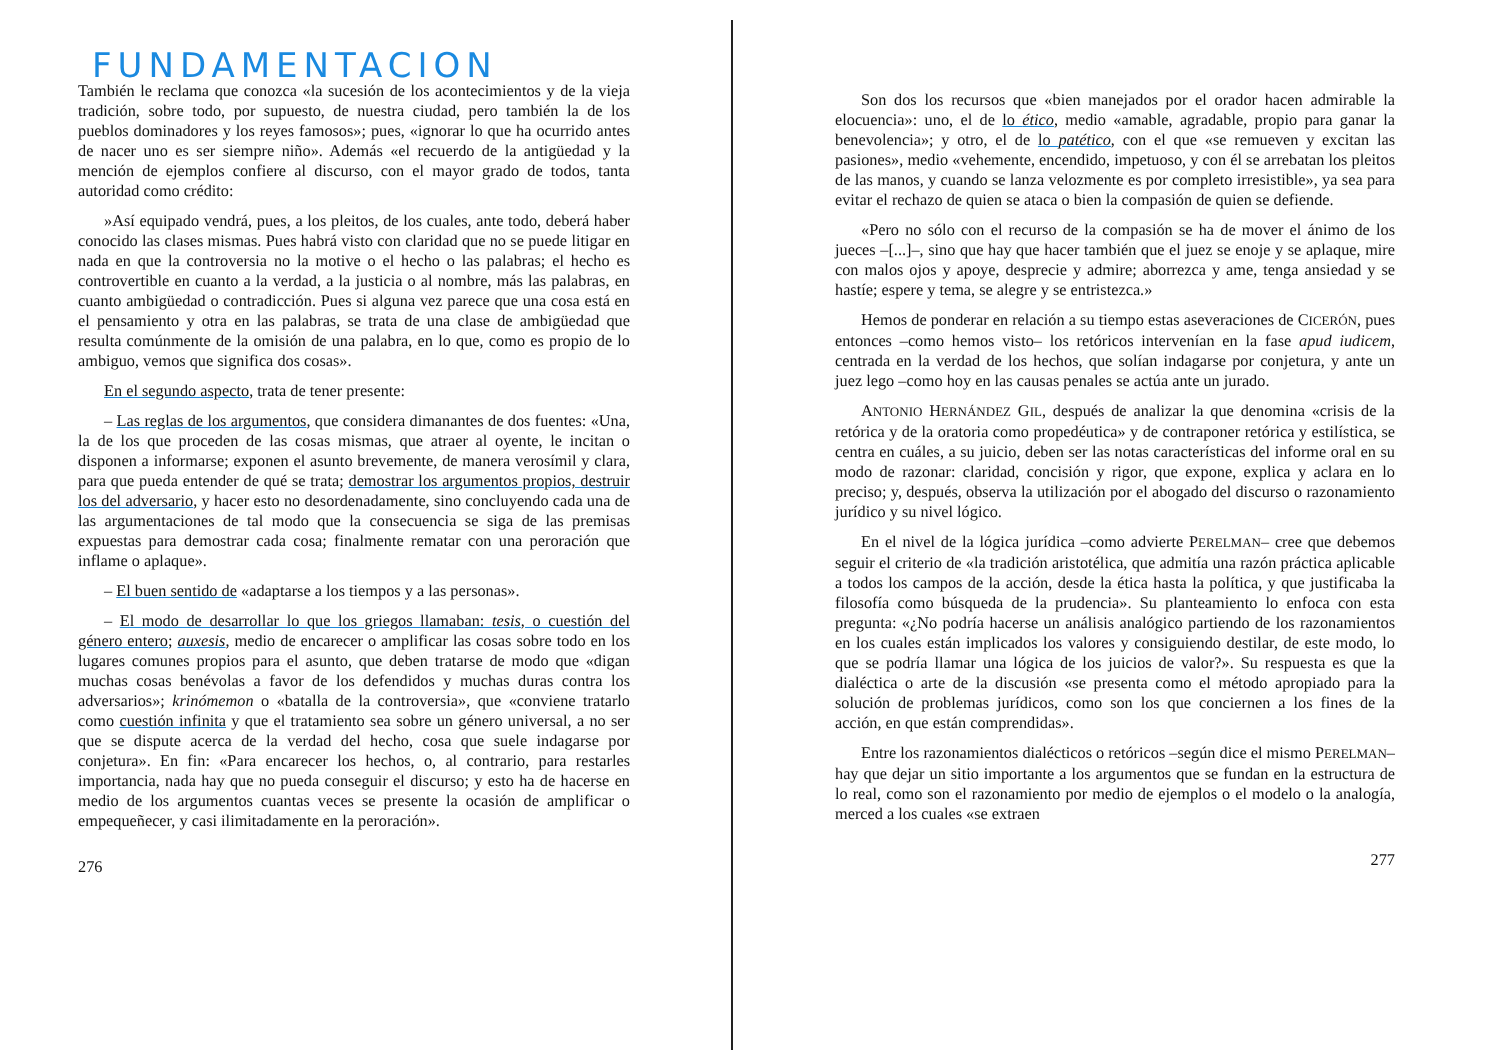FUNDAMENTACION
También le reclama que conozca «la sucesión de los acontecimientos y de la vieja tradición, sobre todo, por supuesto, de nuestra ciudad, pero también la de los pueblos dominadores y los reyes famosos»; pues, «ignorar lo que ha ocurrido antes de nacer uno es ser siempre niño». Además «el recuerdo de la antigüedad y la mención de ejemplos confiere al discurso, con el mayor grado de todos, tanta autoridad como crédito:
»Así equipado vendrá, pues, a los pleitos, de los cuales, ante todo, deberá haber conocido las clases mismas. Pues habrá visto con claridad que no se puede litigar en nada en que la controversia no la motive o el hecho o las palabras; el hecho es controvertible en cuanto a la verdad, a la justicia o al nombre, más las palabras, en cuanto ambigüedad o contradicción. Pues si alguna vez parece que una cosa está en el pensamiento y otra en las palabras, se trata de una clase de ambigüedad que resulta comúnmente de la omisión de una palabra, en lo que, como es propio de lo ambiguo, vemos que significa dos cosas».
En el segundo aspecto, trata de tener presente:
– Las reglas de los argumentos, que considera dimanantes de dos fuentes: «Una, la de los que proceden de las cosas mismas, que atraer al oyente, le incitan o disponen a informarse; exponen el asunto brevemente, de manera verosímil y clara, para que pueda entender de qué se trata; demostrar los argumentos propios, destruir los del adversario, y hacer esto no desordenadamente, sino concluyendo cada una de las argumentaciones de tal modo que la consecuencia se siga de las premisas expuestas para demostrar cada cosa; finalmente rematar con una peroración que inflame o aplaque».
– El buen sentido de «adaptarse a los tiempos y a las personas».
– El modo de desarrollar lo que los griegos llamaban: tesis, o cuestión del género entero; auxesis, medio de encarecer o amplificar las cosas sobre todo en los lugares comunes propios para el asunto, que deben tratarse de modo que «digan muchas cosas benévolas a favor de los defendidos y muchas duras contra los adversarios»; krinómemon o «batalla de la controversia», que «conviene tratarlo como cuestión infinita y que el tratamiento sea sobre un género universal, a no ser que se dispute acerca de la verdad del hecho, cosa que suele indagarse por conjetura». En fin: «Para encarecer los hechos, o, al contrario, para restarles importancia, nada hay que no pueda conseguir el discurso; y esto ha de hacerse en medio de los argumentos cuantas veces se presente la ocasión de amplificar o empequeñecer, y casi ilimitadamente en la peroración».
276
Son dos los recursos que «bien manejados por el orador hacen admirable la elocuencia»: uno, el de lo ético, medio «amable, agradable, propio para ganar la benevolencia»; y otro, el de lo patético, con el que «se remueven y excitan las pasiones», medio «vehemente, encendido, impetuoso, y con él se arrebatan los pleitos de las manos, y cuando se lanza velozmente es por completo irresistible», ya sea para evitar el rechazo de quien se ataca o bien la compasión de quien se defiende.
«Pero no sólo con el recurso de la compasión se ha de mover el ánimo de los jueces –[...]–, sino que hay que hacer también que el juez se enoje y se aplaque, mire con malos ojos y apoye, desprecie y admire; aborrezca y ame, tenga ansiedad y se hastíe; espere y tema, se alegre y se entristezca.»
Hemos de ponderar en relación a su tiempo estas aseveraciones de CICERÓN, pues entonces –como hemos visto– los retóricos intervenían en la fase apud iudicem, centrada en la verdad de los hechos, que solían indagarse por conjetura, y ante un juez lego –como hoy en las causas penales se actúa ante un jurado.
ANTONIO HERNÁNDEZ GIL, después de analizar la que denomina «crisis de la retórica y de la oratoria como propedéutica» y de contraponer retórica y estilística, se centra en cuáles, a su juicio, deben ser las notas características del informe oral en su modo de razonar: claridad, concisión y rigor, que expone, explica y aclara en lo preciso; y, después, observa la utilización por el abogado del discurso o razonamiento jurídico y su nivel lógico.
En el nivel de la lógica jurídica –como advierte PERELMAN– cree que debemos seguir el criterio de «la tradición aristotélica, que admitía una razón práctica aplicable a todos los campos de la acción, desde la ética hasta la política, y que justificaba la filosofía como búsqueda de la prudencia». Su planteamiento lo enfoca con esta pregunta: «¿No podría hacerse un análisis analógico partiendo de los razonamientos en los cuales están implicados los valores y consiguiendo destilar, de este modo, lo que se podría llamar una lógica de los juicios de valor?». Su respuesta es que la dialéctica o arte de la discusión «se presenta como el método apropiado para la solución de problemas jurídicos, como son los que conciernen a los fines de la acción, en que están comprendidas».
Entre los razonamientos dialécticos o retóricos –según dice el mismo PERELMAN– hay que dejar un sitio importante a los argumentos que se fundan en la estructura de lo real, como son el razonamiento por medio de ejemplos o el modelo o la analogía, merced a los cuales «se extraen
277